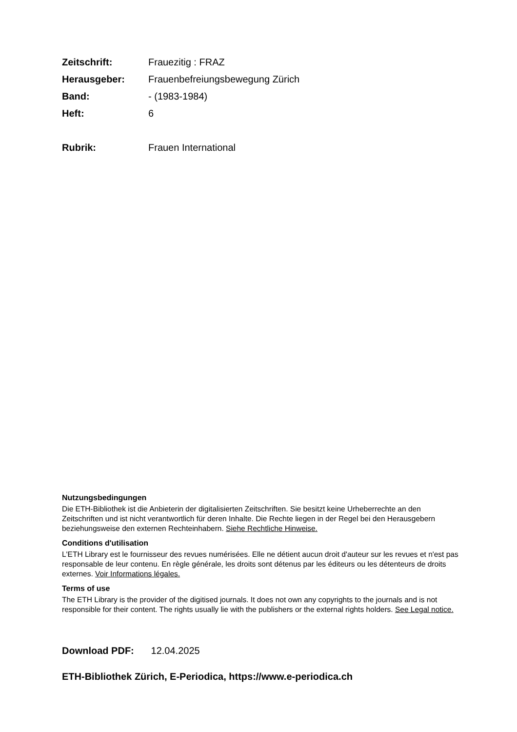| Zeitschrift: | Frauezitig : FRAZ |
| Herausgeber: | Frauenbefreiungsbewegung Zürich |
| Band: | - (1983-1984) |
| Heft: | 6 |
| Rubrik: | Frauen International |
Nutzungsbedingungen
Die ETH-Bibliothek ist die Anbieterin der digitalisierten Zeitschriften. Sie besitzt keine Urheberrechte an den Zeitschriften und ist nicht verantwortlich für deren Inhalte. Die Rechte liegen in der Regel bei den Herausgebern beziehungsweise den externen Rechteinhabern. Siehe Rechtliche Hinweise.
Conditions d'utilisation
L'ETH Library est le fournisseur des revues numérisées. Elle ne détient aucun droit d'auteur sur les revues et n'est pas responsable de leur contenu. En règle générale, les droits sont détenus par les éditeurs ou les détenteurs de droits externes. Voir Informations légales.
Terms of use
The ETH Library is the provider of the digitised journals. It does not own any copyrights to the journals and is not responsible for their content. The rights usually lie with the publishers or the external rights holders. See Legal notice.
Download PDF: 12.04.2025
ETH-Bibliothek Zürich, E-Periodica, https://www.e-periodica.ch